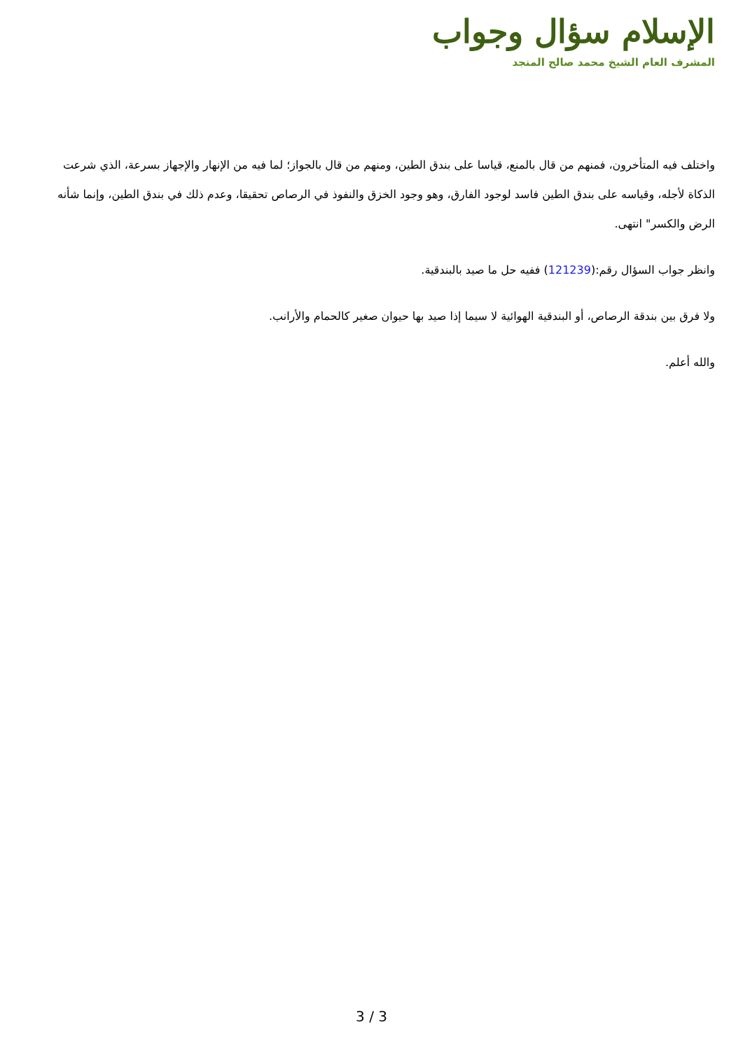الإسلام سؤال وجواب
المشرف العام الشيخ محمد صالح المنجد
واختلف فيه المتأخرون، فمنهم من قال بالمنع، قياسا على بندق الطين، ومنهم من قال بالجواز؛ لما فيه من الإنهار والإجهاز بسرعة، الذي شرعت الذكاة لأجله، وقياسه على بندق الطين فاسد لوجود الفارق، وهو وجود الخزق والنفوذ في الرصاص تحقيقا، وعدم ذلك في بندق الطين، وإنما شأنه الرض والكسر" انتهى.
وانظر جواب السؤال رقم:(121239) ففيه حل ما صيد بالبندقية.
ولا فرق بين بندقة الرصاص، أو البندقية الهوائية لا سيما إذا صيد بها حيوان صغير كالحمام والأرانب.
والله أعلم.
3 / 3